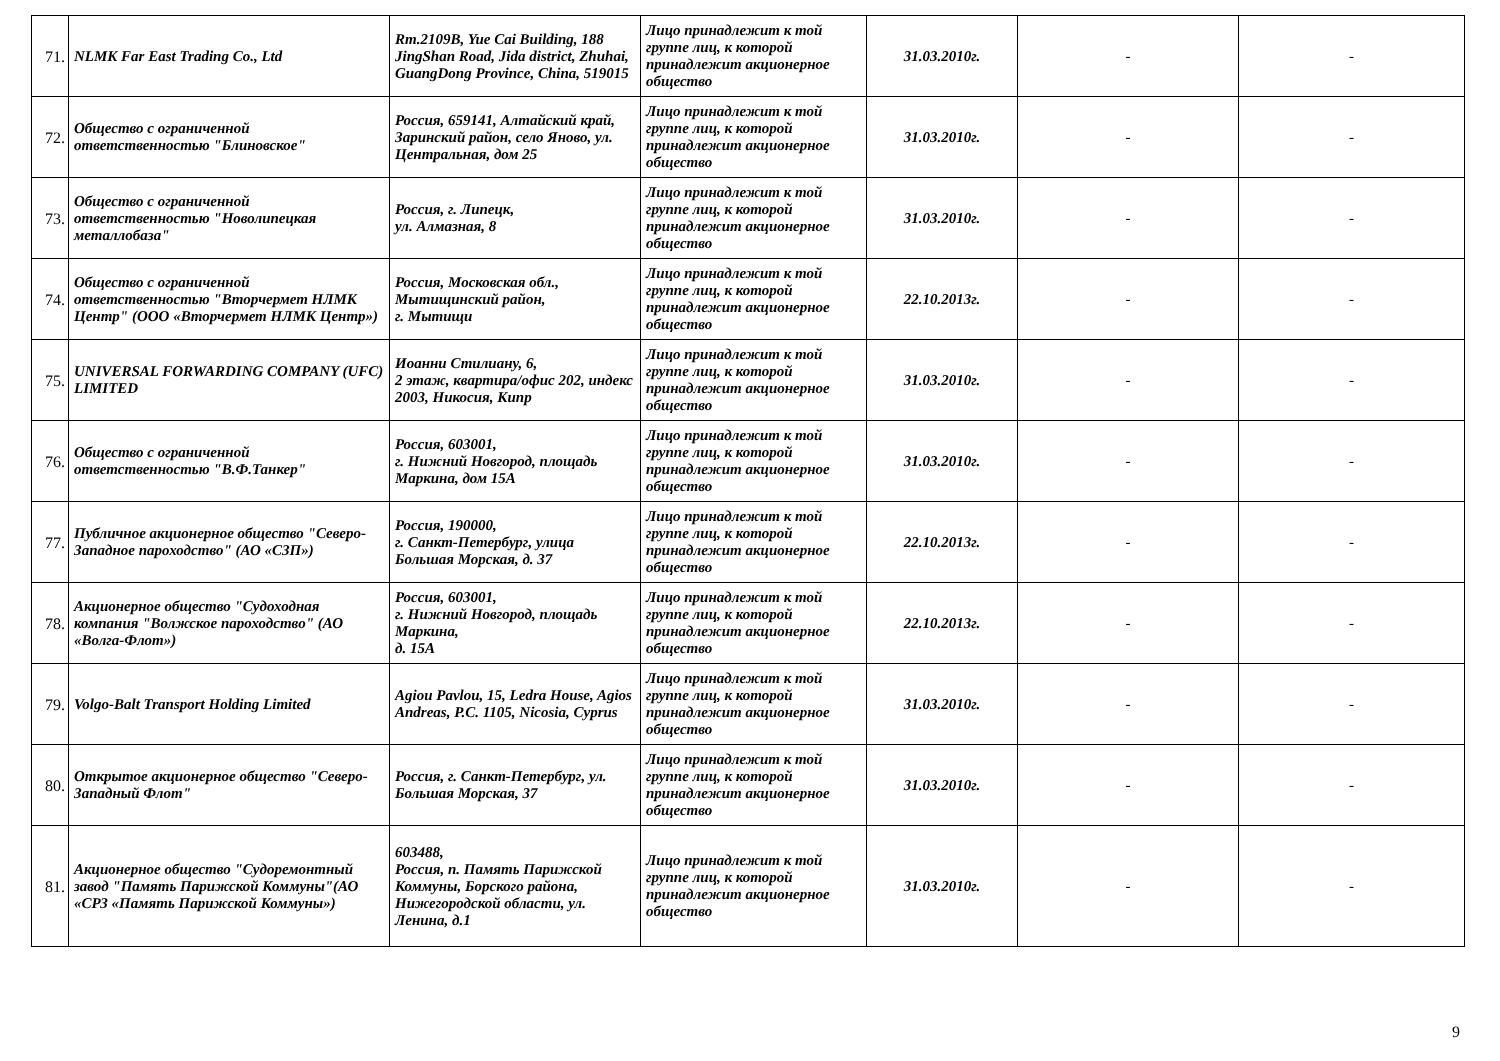| 71. | NLMK Far East Trading Co., Ltd | Rm.2109B, Yue Cai Building, 188 JingShan Road, Jida district, Zhuhai, GuangDong Province, China, 519015 | Лицо принадлежит к той группе лиц, к которой принадлежит акционерное общество | 31.03.2010г. | - | - |
| 72. | Общество с ограниченной ответственностью "Блиновское" | Россия, 659141, Алтайский край, Заринский район, село Яново, ул. Центральная, дом 25 | Лицо принадлежит к той группе лиц, к которой принадлежит акционерное общество | 31.03.2010г. | - | - |
| 73. | Общество с ограниченной ответственностью "Новолипецкая металлобаза" | Россия, г. Липецк, ул. Алмазная, 8 | Лицо принадлежит к той группе лиц, к которой принадлежит акционерное общество | 31.03.2010г. | - | - |
| 74. | Общество с ограниченной ответственностью "Вторчермет НЛМК Центр" (ООО «Вторчермет НЛМК Центр») | Россия, Московская обл., Мытищинский район, г. Мытищи | Лицо принадлежит к той группе лиц, к которой принадлежит акционерное общество | 22.10.2013г. | - | - |
| 75. | UNIVERSAL FORWARDING COMPANY (UFC) LIMITED | Иоанни Стилиану, 6, 2 этаж, квартира/офис 202, индекс 2003, Никосия, Кипр | Лицо принадлежит к той группе лиц, к которой принадлежит акционерное общество | 31.03.2010г. | - | - |
| 76. | Общество с ограниченной ответственностью "В.Ф.Танкер" | Россия, 603001, г. Нижний Новгород, площадь Маркина, дом 15А | Лицо принадлежит к той группе лиц, к которой принадлежит акционерное общество | 31.03.2010г. | - | - |
| 77. | Публичное акционерное общество "Северо-Западное пароходство" (АО «СЗП») | Россия, 190000, г. Санкт-Петербург, улица Большая Морская, д. 37 | Лицо принадлежит к той группе лиц, к которой принадлежит акционерное общество | 22.10.2013г. | - | - |
| 78. | Акционерное общество "Судоходная компания "Волжское пароходство" (АО «Волга-Флот») | Россия, 603001, г. Нижний Новгород, площадь Маркина, д. 15А | Лицо принадлежит к той группе лиц, к которой принадлежит акционерное общество | 22.10.2013г. | - | - |
| 79. | Volgo-Balt Transport Holding Limited | Agiou Pavlou, 15, Ledra House, Agios Andreas, P.C. 1105, Nicosia, Cyprus | Лицо принадлежит к той группе лиц, к которой принадлежит акционерное общество | 31.03.2010г. | - | - |
| 80. | Открытое акционерное общество "Северо-Западный Флот" | Россия, г. Санкт-Петербург, ул. Большая Морская, 37 | Лицо принадлежит к той группе лиц, к которой принадлежит акционерное общество | 31.03.2010г. | - | - |
| 81. | Акционерное общество "Судоремонтный завод "Память Парижской Коммуны"(АО «СРЗ «Память Парижской Коммуны») | 603488, Россия, п. Память Парижской Коммуны, Борского района, Нижегородской области, ул. Ленина, д.1 | Лицо принадлежит к той группе лиц, к которой принадлежит акционерное общество | 31.03.2010г. | - | - |
9